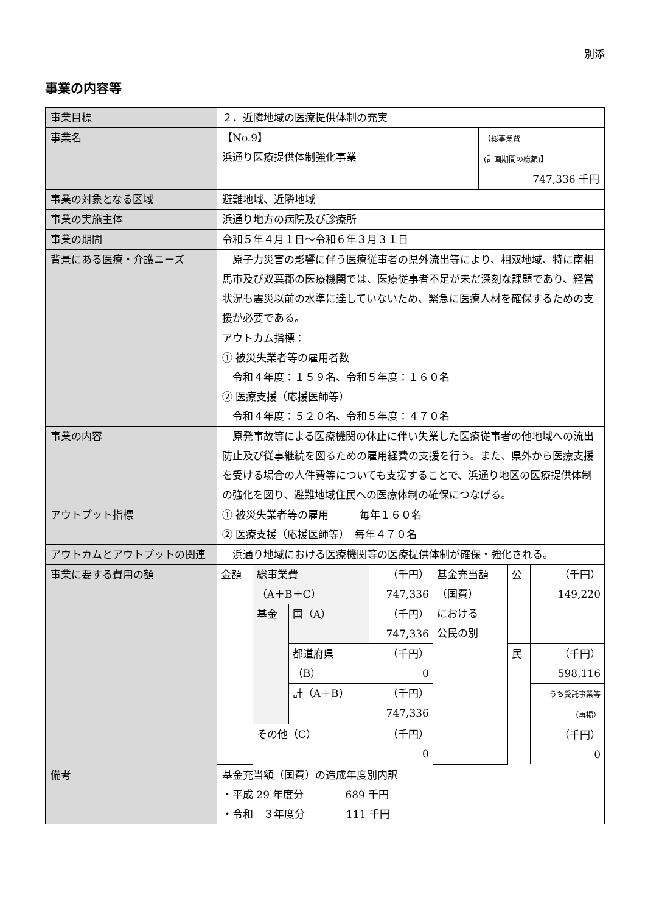別添
事業の内容等
| 事業目標 | ２．近隣地域の医療提供体制の充実 | |
| 事業名 | 【No.9】 浜通り医療提供体制強化事業 | 【総事業費 (計画期間の総額)】 747,336 千円 |
| 事業の対象となる区域 | 避難地域、近隣地域 | |
| 事業の実施主体 | 浜通り地方の病院及び診療所 | |
| 事業の期間 | 令和５年４月１日～令和６年３月３１日 | |
| 背景にある医療・介護ニーズ | 原子力災害の影響に伴う医療従事者の県外流出等により、相双地域、特に南相馬市及び双葉郡の医療機関では、医療従事者不足が未だ深刻な課題であり、経営状況も震災以前の水準に達していないため、緊急に医療人材を確保するための支援が必要である。 | |
| | アウトカム指標： ① 被災失業者等の雇用者数 令和４年度：１５９名、令和５年度：１６０名 ② 医療支援（応援医師等） 令和４年度：５２０名、令和５年度：４７０名 | |
| 事業の内容 | 原発事故等による医療機関の休止に伴い失業した医療従事者の他地域への流出防止及び従事継続を図るための雇用経費の支援を行う。また、県外から医療支援を受ける場合の人件費等についても支援することで、浜通り地区の医療提供体制の強化を図り、避難地域住民への医療体制の確保につなげる。 | |
| アウトプット指標 | ① 被災失業者等の雇用 毎年１６０名 ② 医療支援（応援医師等） 毎年４７０名 | |
| アウトカムとアウトプットの関連 | 浜通り地域における医療機関等の医療提供体制が確保・強化される。 | |
| 事業に要する費用の額 | / 金額 / 総事業費 （A＋B＋C） / / （千円） 747,336 / 基金充当額 （国費） における 公民の別 / 公 / （千円） 149,220 / / / 基金 / 国（A） / （千円） 747,336 / / / / / / / 都道府県 （B） / （千円） 0 / / 民 / （千円） 598,116 / / / / 計（A＋B） / （千円） 747,336 / / / うち受託事業等 （再掲） （千円） 0 / / / その他（C） / / （千円） 0 / / / / | |
| 備考 | 基金充当額（国費）の造成年度別内訳 ・平成 29 年度分 689 千円 ・令和 ３年度分 111 千円 | |